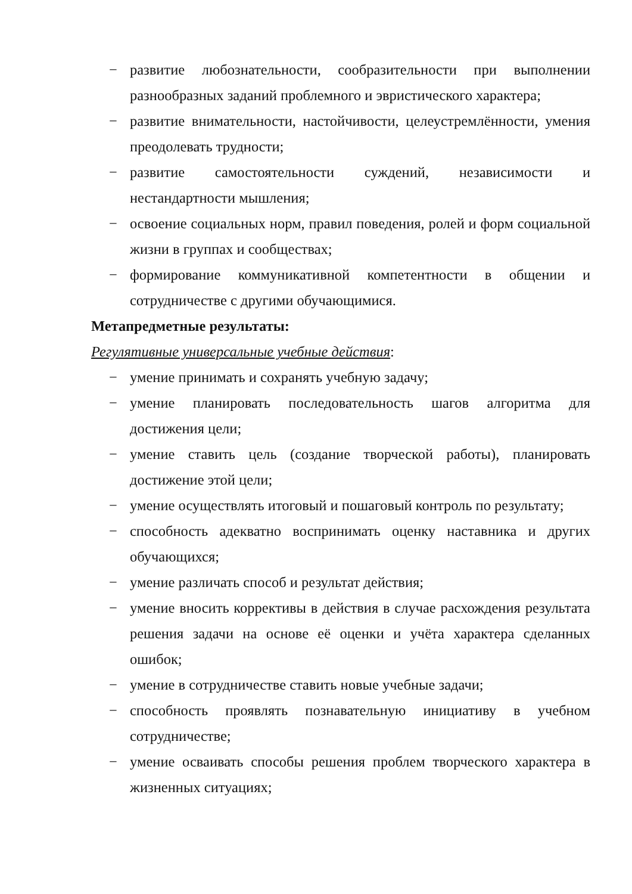− развитие любознательности, сообразительности при выполнении разнообразных заданий проблемного и эвристического характера;
− развитие внимательности, настойчивости, целеустремлённости, умения преодолевать трудности;
− развитие самостоятельности суждений, независимости и нестандартности мышления;
− освоение социальных норм, правил поведения, ролей и форм социальной жизни в группах и сообществах;
− формирование коммуникативной компетентности в общении и сотрудничестве с другими обучающимися.
Метапредметные результаты:
Регулятивные универсальные учебные действия:
− умение принимать и сохранять учебную задачу;
− умение планировать последовательность шагов алгоритма для достижения цели;
− умение ставить цель (создание творческой работы), планировать достижение этой цели;
− умение осуществлять итоговый и пошаговый контроль по результату;
− способность адекватно воспринимать оценку наставника и других обучающихся;
− умение различать способ и результат действия;
− умение вносить коррективы в действия в случае расхождения результата решения задачи на основе её оценки и учёта характера сделанных ошибок;
− умение в сотрудничестве ставить новые учебные задачи;
− способность проявлять познавательную инициативу в учебном сотрудничестве;
− умение осваивать способы решения проблем творческого характера в жизненных ситуациях;